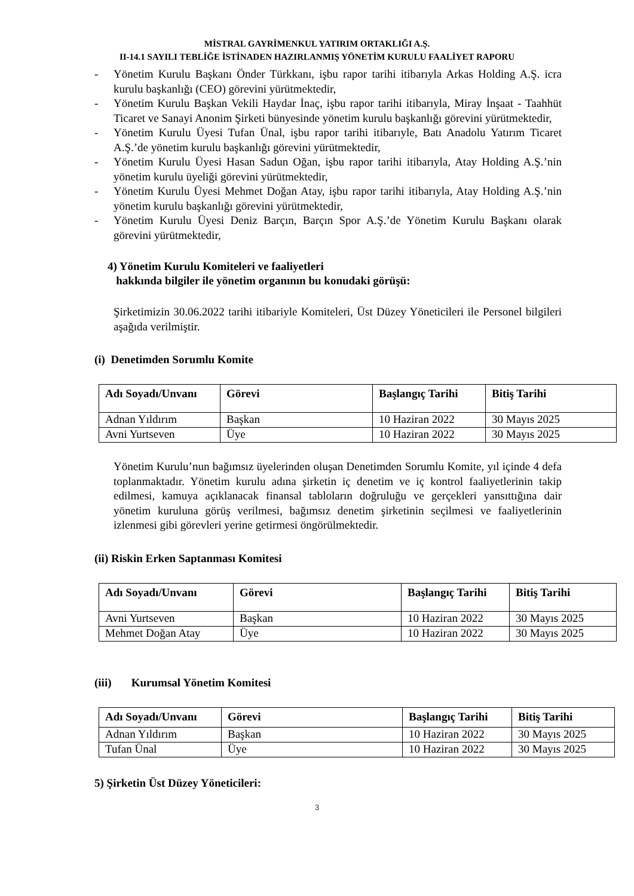MİSTRAL GAYRİMENKUL YATIRIM ORTAKLIĞI A.Ş.
II-14.1 SAYILI TEBLİĞE İSTİNADEN HAZIRLANMIŞ YÖNETİM KURULU FAALİYET RAPORU
- Yönetim Kurulu Başkanı Önder Türkkanı, işbu rapor tarihi itibarıyla Arkas Holding A.Ş. icra kurulu başkanlığı (CEO) görevini yürütmektedir,
- Yönetim Kurulu Başkan Vekili Haydar İnaç, işbu rapor tarihi itibarıyla, Miray İnşaat - Taahhüt Ticaret ve Sanayi Anonim Şirketi bünyesinde yönetim kurulu başkanlığı görevini yürütmektedir,
- Yönetim Kurulu Üyesi Tufan Ünal, işbu rapor tarihi itibarıyle, Batı Anadolu Yatırım Ticaret A.Ş.’de yönetim kurulu başkanlığı görevini yürütmektedir,
- Yönetim Kurulu Üyesi Hasan Sadun Oğan, işbu rapor tarihi itibarıyla, Atay Holding A.Ş.’nin yönetim kurulu üyeliği görevini yürütmektedir,
- Yönetim Kurulu Üyesi Mehmet Doğan Atay, işbu rapor tarihi itibarıyla, Atay Holding A.Ş.’nin yönetim kurulu başkanlığı görevini yürütmektedir,
- Yönetim Kurulu Üyesi Deniz Barçın, Barçın Spor A.Ş.’de Yönetim Kurulu Başkanı olarak görevini yürütmektedir,
4) Yönetim Kurulu Komiteleri ve faaliyetleri
hakkında bilgiler ile yönetim organının bu konudaki görüşü:
Şirketimizin 30.06.2022 tarihi itibariyle Komiteleri, Üst Düzey Yöneticileri ile Personel bilgileri aşağıda verilmiştir.
(i) Denetimden Sorumlu Komite
| Adı Soyadı/Unvanı | Görevi | Başlangıç Tarihi | Bitiş Tarihi |
| --- | --- | --- | --- |
| Adnan Yıldırım | Başkan | 10 Haziran 2022 | 30 Mayıs 2025 |
| Avni Yurtseven | Üye | 10 Haziran 2022 | 30 Mayıs 2025 |
Yönetim Kurulu’nun bağımsız üyelerinden oluşan Denetimden Sorumlu Komite, yıl içinde 4 defa toplanmaktadır. Yönetim kurulu adına şirketin iç denetim ve iç kontrol faaliyetlerinin takip edilmesi, kamuya açıklanacak finansal tabloların doğruluğu ve gerçekleri yansıttığına dair yönetim kuruluna görüş verilmesi, bağımsız denetim şirketinin seçilmesi ve faaliyetlerinin izlenmesi gibi görevleri yerine getirmesi öngörülmektedir.
(ii) Riskin Erken Saptanması Komitesi
| Adı Soyadı/Unvanı | Görevi | Başlangıç Tarihi | Bitiş Tarihi |
| --- | --- | --- | --- |
| Avni Yurtseven | Başkan | 10 Haziran 2022 | 30 Mayıs 2025 |
| Mehmet Doğan Atay | Üye | 10 Haziran 2022 | 30 Mayıs 2025 |
(iii) Kurumsal Yönetim Komitesi
| Adı Soyadı/Unvanı | Görevi | Başlangıç Tarihi | Bitiş Tarihi |
| --- | --- | --- | --- |
| Adnan Yıldırım | Başkan | 10 Haziran 2022 | 30 Mayıs 2025 |
| Tufan Ünal | Üye | 10 Haziran 2022 | 30 Mayıs 2025 |
5) Şirketin Üst Düzey Yöneticileri:
3